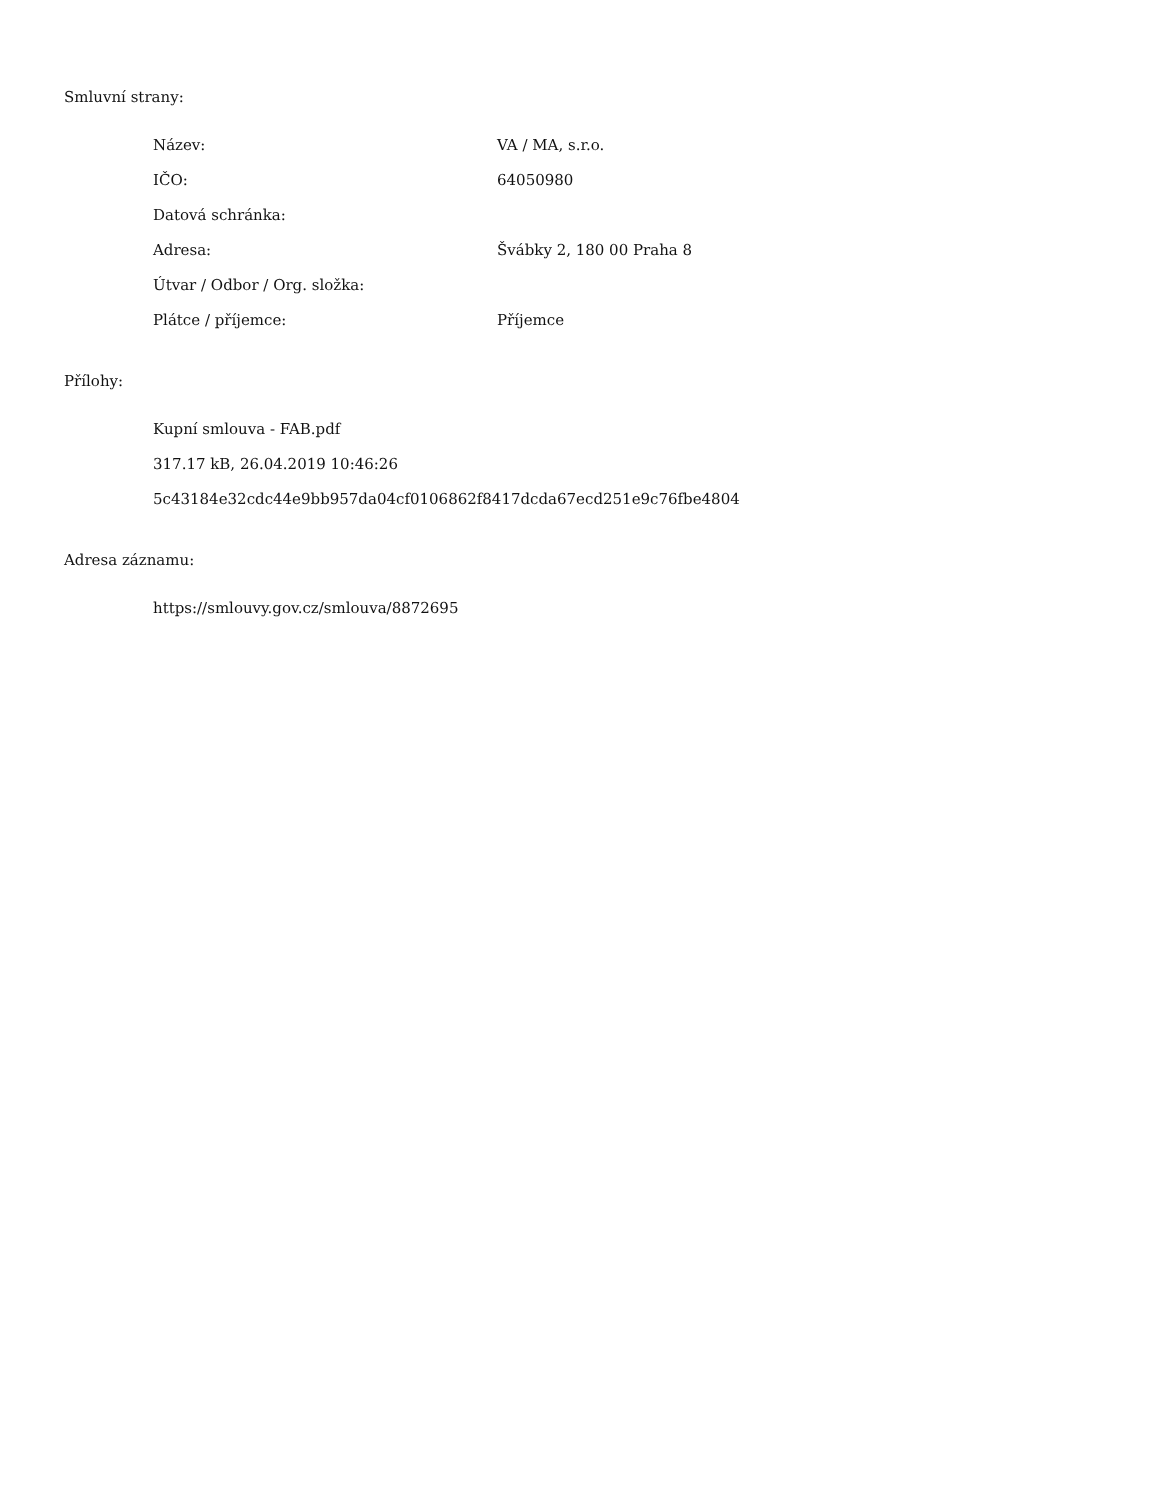Smluvní strany:
| Název: | VA / MA, s.r.o. |
| IČO: | 64050980 |
| Datová schránka: | |
| Adresa: | Švábky 2, 180 00 Praha 8 |
| Útvar / Odbor / Org. složka: | |
| Plátce / příjemce: | Příjemce |
Přílohy:
Kupní smlouva - FAB.pdf
317.17 kB, 26.04.2019 10:46:26
5c43184e32cdc44e9bb957da04cf0106862f8417dcda67ecd251e9c76fbe4804
Adresa záznamu:
https://smlouvy.gov.cz/smlouva/8872695